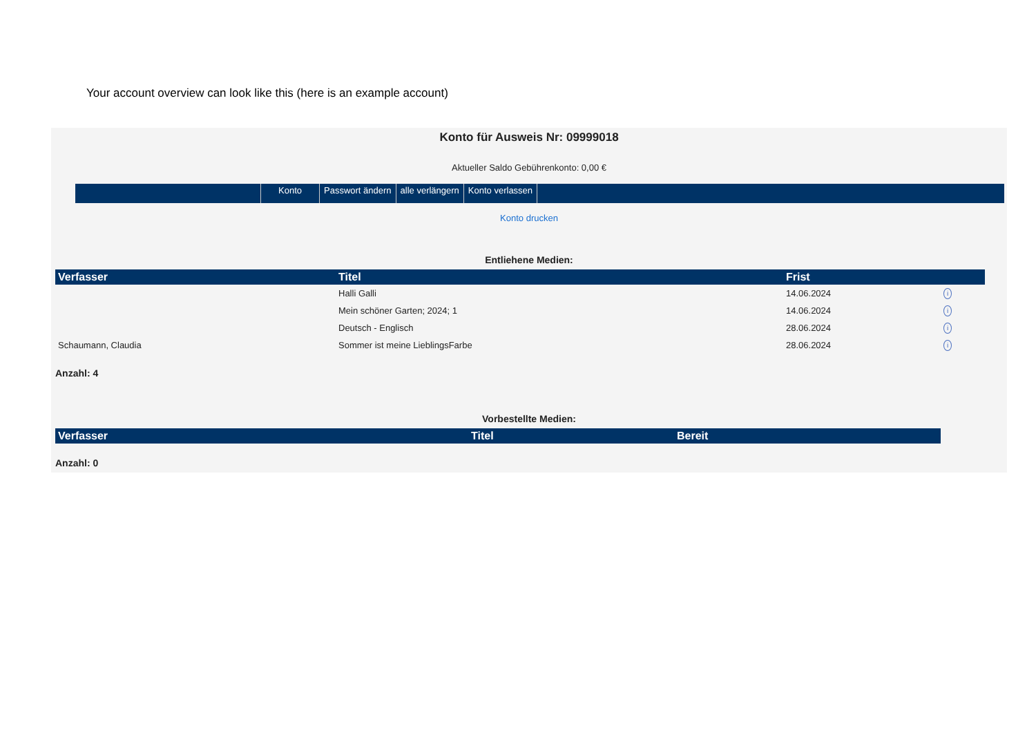Your account overview can look like this (here is an example account)
Konto für Ausweis Nr: 09999018
Aktueller Saldo Gebührenkonto: 0,00 €
Konto Passwort ändern alle verlängern Konto verlassen
Konto drucken
Entliehene Medien:
| Verfasser | Titel | Frist | |
| --- | --- | --- | --- |
| | Halli Galli | 14.06.2024 | i |
| | Mein schöner Garten; 2024; 1 | 14.06.2024 | i |
| | Deutsch - Englisch | 28.06.2024 | i |
| Schaumann, Claudia | Sommer ist meine LieblingsFarbe | 28.06.2024 | i |
Anzahl: 4
Vorbestellte Medien:
| Verfasser | Titel | Bereit |
| --- | --- | --- |
Anzahl: 0